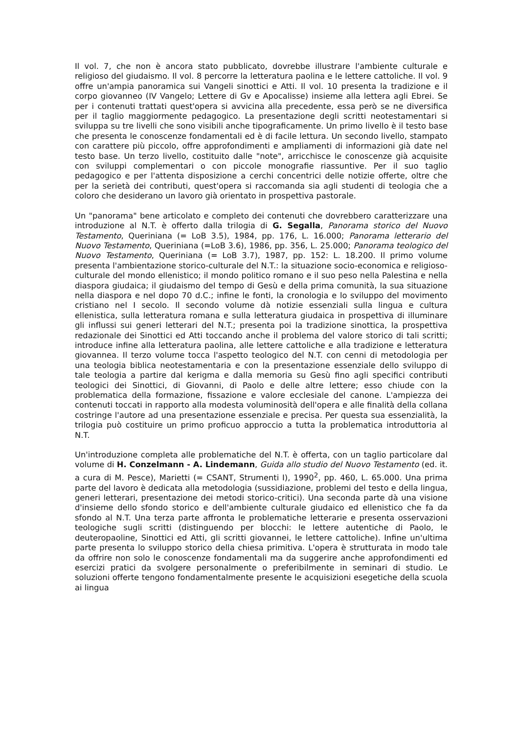Il vol. 7, che non è ancora stato pubblicato, dovrebbe illustrare l'ambiente culturale e religioso del giudaismo. Il vol. 8 percorre la letteratura paolina e le lettere cattoliche. Il vol. 9 offre un'ampia panoramica sui Vangeli sinottici e Atti. Il vol. 10 presenta la tradizione e il corpo giovanneo (IV Vangelo; Lettere di Gv e Apocalisse) insieme alla lettera agli Ebrei. Se per i contenuti trattati quest'opera si avvicina alla precedente, essa però se ne diversifica per il taglio maggiormente pedagogico. La presentazione degli scritti neotestamentari si sviluppa su tre livelli che sono visibili anche tipograficamente. Un primo livello è il testo base che presenta le conoscenze fondamentali ed è di facile lettura. Un secondo livello, stampato con carattere più piccolo, offre approfondimenti e ampliamenti di informazioni già date nel testo base. Un terzo livello, costituito dalle "note", arricchisce le conoscenze già acquisite con sviluppi complementari o con piccole monografie riassuntive. Per il suo taglio pedagogico e per l'attenta disposizione a cerchi concentrici delle notizie offerte, oltre che per la serietà dei contributi, quest'opera si raccomanda sia agli studenti di teologia che a coloro che desiderano un lavoro già orientato in prospettiva pastorale.
Un "panorama" bene articolato e completo dei contenuti che dovrebbero caratterizzare una introduzione al N.T. è offerto dalla trilogia di G. Segalla, Panorama storico del Nuovo Testamento, Queriniana (= LoB 3.5), 1984, pp. 176, L. 16.000; Panorama letterario del Nuovo Testamento, Queriniana (=LoB 3.6), 1986, pp. 356, L. 25.000; Panorama teologico del Nuovo Testamento, Queriniana (= LoB 3.7), 1987, pp. 152: L. 18.200. Il primo volume presenta l'ambientazione storico-culturale del N.T.: la situazione socio-economica e religioso-culturale del mondo ellenistico; il mondo politico romano e il suo peso nella Palestina e nella diaspora giudaica; il giudaismo del tempo di Gesù e della prima comunità, la sua situazione nella diaspora e nel dopo 70 d.C.; infine le fonti, la cronologia e lo sviluppo del movimento cristiano nel I secolo. Il secondo volume dà notizie essenziali sulla lingua e cultura ellenistica, sulla letteratura romana e sulla letteratura giudaica in prospettiva di illuminare gli influssi sui generi letterari del N.T.; presenta poi la tradizione sinottica, la prospettiva redazionale dei Sinottici ed Atti toccando anche il problema del valore storico di tali scritti; introduce infine alla letteratura paolina, alle lettere cattoliche e alla tradizione e letteratura giovannea. Il terzo volume tocca l'aspetto teologico del N.T. con cenni di metodologia per una teologia biblica neotestamentaria e con la presentazione essenziale dello sviluppo di tale teologia a partire dal kerigma e dalla memoria su Gesù fino agli specifici contributi teologici dei Sinottici, di Giovanni, di Paolo e delle altre lettere; esso chiude con la problematica della formazione, fissazione e valore ecclesiale del canone. L'ampiezza dei contenuti toccati in rapporto alla modesta voluminosità dell'opera e alle finalità della collana costringe l'autore ad una presentazione essenziale e precisa. Per questa sua essenzialità, la trilogia può costituire un primo proficuo approccio a tutta la problematica introduttoria al N.T.
Un'introduzione completa alle problematiche del N.T. è offerta, con un taglio particolare dal volume di H. Conzelmann - A. Lindemann, Guida allo studio del Nuovo Testamento (ed. it. a cura di M. Pesce), Marietti (= CSANT, Strumenti I), 1990<sup>2</sup>, pp. 460, L. 65.000. Una prima parte del lavoro è dedicata alla metodologia (sussidiazione, problemi del testo e della lingua, generi letterari, presentazione dei metodi storico-critici). Una seconda parte dà una visione d'insieme dello sfondo storico e dell'ambiente culturale giudaico ed ellenistico che fa da sfondo al N.T. Una terza parte affronta le problematiche letterarie e presenta osservazioni teologiche sugli scritti (distinguendo per blocchi: le lettere autentiche di Paolo, le deuteropaoline, Sinottici ed Atti, gli scritti giovannei, le lettere cattoliche). Infine un'ultima parte presenta lo sviluppo storico della chiesa primitiva. L'opera è strutturata in modo tale da offrire non solo le conoscenze fondamentali ma da suggerire anche approfondimenti ed esercizi pratici da svolgere personalmente o preferibilmente in seminari di studio. Le soluzioni offerte tengono fondamentalmente presente le acquisizioni esegetiche della scuola ai lingua